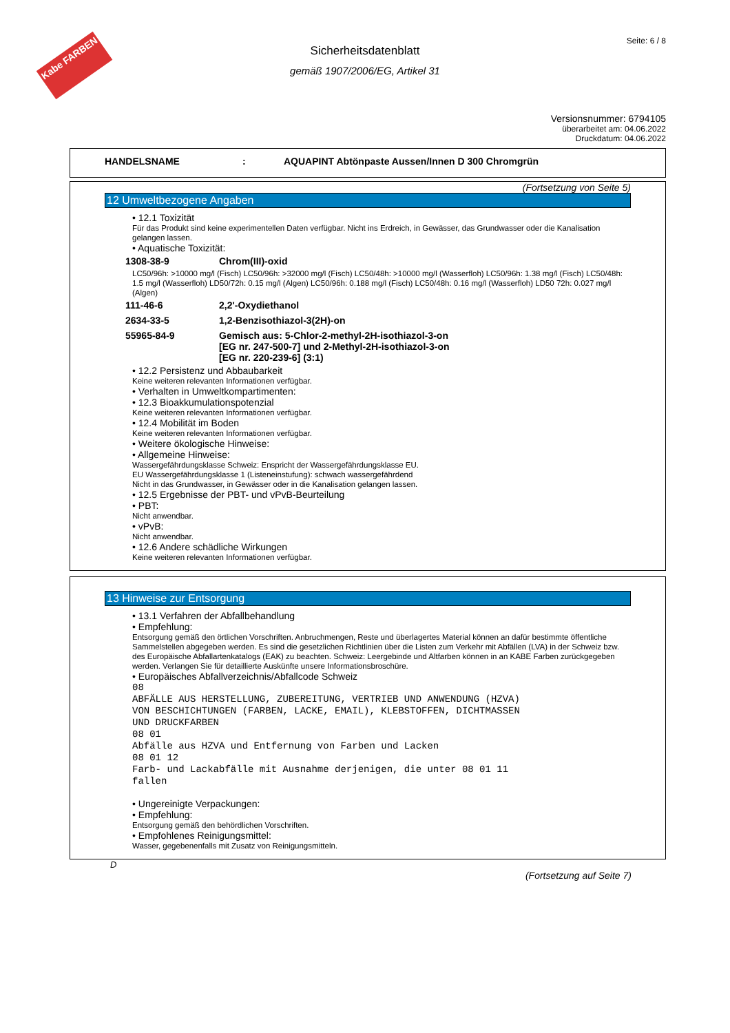Kabe FARBEN
Seite: 6 / 8
Sicherheitsdatenblatt
gemäß 1907/2006/EG, Artikel 31
Versionsnummer: 6794105
überarbeitet am: 04.06.2022
Druckdatum: 04.06.2022
HANDELSNAME: AQUAPINT Abtönpaste Aussen/Innen D 300 Chromgrün
(Fortsetzung von Seite 5)
12 Umweltbezogene Angaben
• 12.1 Toxizität
Für das Produkt sind keine experimentellen Daten verfügbar. Nicht ins Erdreich, in Gewässer, das Grundwasser oder die Kanalisation gelangen lassen.
• Aquatische Toxizität:
| 1308-38-9 | Chrom(III)-oxid |
LC50/96h: >10000 mg/l (Fisch) LC50/96h: >32000 mg/l (Fisch) LC50/48h: >10000 mg/l (Wasserfloh) LC50/96h: 1.38 mg/l (Fisch) LC50/48h: 1.5 mg/l (Wasserfloh) LD50/72h: 0.15 mg/l (Algen) LC50/96h: 0.188 mg/l (Fisch) LC50/48h: 0.16 mg/l (Wasserfloh) LD50 72h: 0.027 mg/l (Algen)
| 111-46-6 | 2,2'-Oxydiethanol |
| 2634-33-5 | 1,2-Benzisothiazol-3(2H)-on |
| 55965-84-9 | Gemisch aus: 5-Chlor-2-methyl-2H-isothiazol-3-on [EG nr. 247-500-7] und 2-Methyl-2H-isothiazol-3-on [EG nr. 220-239-6] (3:1) |
• 12.2 Persistenz und Abbaubarkeit
Keine weiteren relevanten Informationen verfügbar.
• Verhalten in Umweltkompartimenten:
• 12.3 Bioakkumulationspotenzial
Keine weiteren relevanten Informationen verfügbar.
• 12.4 Mobilität im Boden
Keine weiteren relevanten Informationen verfügbar.
• Weitere ökologische Hinweise:
• Allgemeine Hinweise:
Wassergefährdungsklasse Schweiz: Enspricht der Wassergefährdungsklasse EU.
EU Wassergefährdungsklasse 1 (Listeneinstufung): schwach wassergefährdend
Nicht in das Grundwasser, in Gewässer oder in die Kanalisation gelangen lassen.
• 12.5 Ergebnisse der PBT- und vPvB-Beurteilung
• PBT:
Nicht anwendbar.
• vPvB:
Nicht anwendbar.
• 12.6 Andere schädliche Wirkungen
Keine weiteren relevanten Informationen verfügbar.
13 Hinweise zur Entsorgung
• 13.1 Verfahren der Abfallbehandlung
• Empfehlung:
Entsorgung gemäß den örtlichen Vorschriften. Anbruchmengen, Reste und überlagertes Material können an dafür bestimmte öffentliche Sammelstellen abgegeben werden. Es sind die gesetzlichen Richtlinien über die Listen zum Verkehr mit Abfällen (LVA) in der Schweiz bzw. des Europäische Abfallartenkatalogs (EAK) zu beachten. Schweiz: Leergebinde und Altfarben können in an KABE Farben zurückgegeben werden. Verlangen Sie für detaillierte Auskünfte unsere Informationsbroschüre.
• Europäisches Abfallverzeichnis/Abfallcode Schweiz
08
ABFÄLLE AUS HERSTELLUNG, ZUBEREITUNG, VERTRIEB UND ANWENDUNG (HZVA)
VON BESCHICHTUNGEN (FARBEN, LACKE, EMAIL), KLEBSTOFFEN, DICHTMASSEN
UND DRUCKFARBEN
08 01
Abfälle aus HZVA und Entfernung von Farben und Lacken
08 01 12
Farb- und Lackabfälle mit Ausnahme derjenigen, die unter 08 01 11
fallen
• Ungereinigte Verpackungen:
• Empfehlung:
Entsorgung gemäß den behördlichen Vorschriften.
• Empfohlenes Reinigungsmittel:
Wasser, gegebenenfalls mit Zusatz von Reinigungsmitteln.
D
(Fortsetzung auf Seite 7)